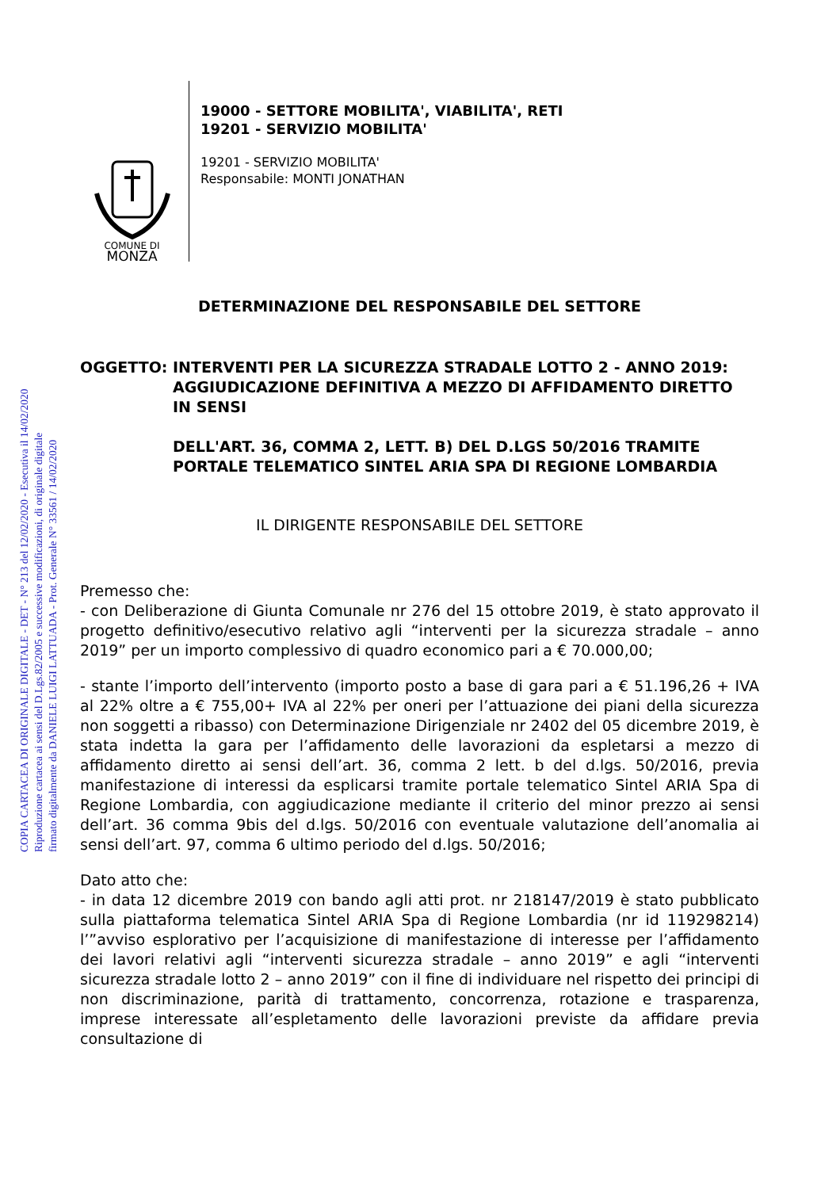COPIA CARTACEA DI ORIGINALE DIGITALE - DET - N° 213 del 12/02/2020 - Esecutiva il 14/02/2020
Riproduzione cartacea ai sensi del D.Lgs.82/2005 e successive modificazioni, di originale digitale
firmato digitalmente da DANIELE LUIGI LATTUADA - Prot. Generale N° 33561 / 14/02/2020
COMUNE DI
MONZA
19000 - SETTORE MOBILITA', VIABILITA', RETI
19201 - SERVIZIO MOBILITA'
19201 - SERVIZIO MOBILITA'
Responsabile: MONTI JONATHAN
DETERMINAZIONE DEL RESPONSABILE DEL SETTORE
OGGETTO: INTERVENTI PER LA SICUREZZA STRADALE LOTTO 2 - ANNO 2019: AGGIUDICAZIONE DEFINITIVA A MEZZO DI AFFIDAMENTO DIRETTO IN SENSI
DELL'ART. 36, COMMA 2, LETT. B) DEL D.LGS 50/2016 TRAMITE PORTALE TELEMATICO SINTEL ARIA SPA DI REGIONE LOMBARDIA
IL DIRIGENTE RESPONSABILE DEL SETTORE
Premesso che:
- con Deliberazione di Giunta Comunale nr 276 del 15 ottobre 2019, è stato approvato il progetto definitivo/esecutivo relativo agli “interventi per la sicurezza stradale – anno 2019” per un importo complessivo di quadro economico pari a € 70.000,00;
- stante l’importo dell’intervento (importo posto a base di gara pari a € 51.196,26 + IVA al 22% oltre a € 755,00+ IVA al 22% per oneri per l’attuazione dei piani della sicurezza non soggetti a ribasso) con Determinazione Dirigenziale nr 2402 del 05 dicembre 2019, è stata indetta la gara per l’affidamento delle lavorazioni da espletarsi a mezzo di affidamento diretto ai sensi dell’art. 36, comma 2 lett. b del d.lgs. 50/2016, previa manifestazione di interessi da esplicarsi tramite portale telematico Sintel ARIA Spa di Regione Lombardia, con aggiudicazione mediante il criterio del minor prezzo ai sensi dell’art. 36 comma 9bis del d.lgs. 50/2016 con eventuale valutazione dell’anomalia ai sensi dell’art. 97, comma 6 ultimo periodo del d.lgs. 50/2016;
Dato atto che:
- in data 12 dicembre 2019 con bando agli atti prot. nr 218147/2019 è stato pubblicato sulla piattaforma telematica Sintel ARIA Spa di Regione Lombardia (nr id 119298214) l’”avviso esplorativo per l’acquisizione di manifestazione di interesse per l’affidamento dei lavori relativi agli “interventi sicurezza stradale – anno 2019” e agli “interventi sicurezza stradale lotto 2 – anno 2019” con il fine di individuare nel rispetto dei principi di non discriminazione, parità di trattamento, concorrenza, rotazione e trasparenza, imprese interessate all’espletamento delle lavorazioni previste da affidare previa consultazione di